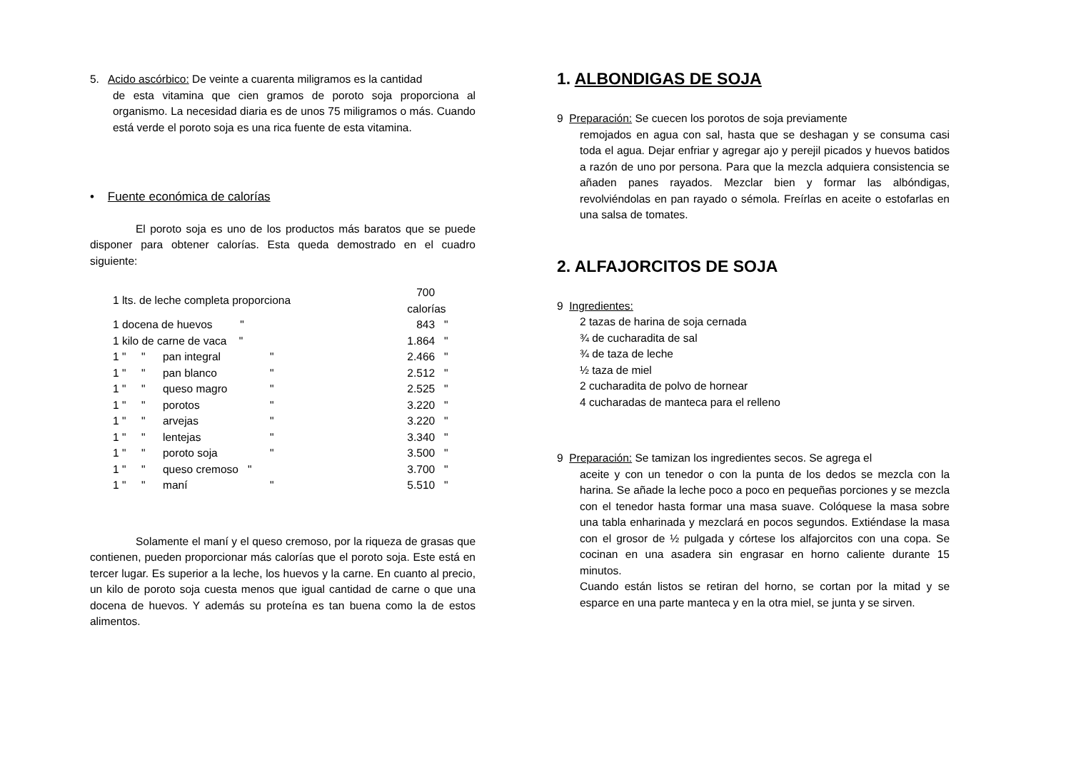5. Acido ascórbico: De veinte a cuarenta miligramos es la cantidad
de esta vitamina que cien gramos de poroto soja proporciona al organismo. La necesidad diaria es de unos 75 miligramos o más. Cuando está verde el poroto soja es una rica fuente de esta vitamina.
• Fuente económica de calorías
El poroto soja es uno de los productos más baratos que se puede disponer para obtener calorías. Esta queda demostrado en el cuadro siguiente:
| 1 lts. de leche completa proporciona | | | | 700 calorías |
| 1 docena de huevos " | | | | 843 " |
| 1 kilo de carne de vaca " | | | | 1.864 " |
| 1 " " | pan integral | " | | 2.466 " |
| 1 " " | pan blanco | " | | 2.512 " |
| 1 " " | queso magro | " | | 2.525 " |
| 1 " " | porotos | " | | 3.220 " |
| 1 " " | arvejas | " | | 3.220 " |
| 1 " " | lentejas | " | | 3.340 " |
| 1 " " | poroto soja | " | | 3.500 " |
| 1 " " | queso cremoso " | | | 3.700 " |
| 1 " " | maní | " | | 5.510 " |
Solamente el maní y el queso cremoso, por la riqueza de grasas que contienen, pueden proporcionar más calorías que el poroto soja. Este está en tercer lugar. Es superior a la leche, los huevos y la carne. En cuanto al precio, un kilo de poroto soja cuesta menos que igual cantidad de carne o que una docena de huevos. Y además su proteína es tan buena como la de estos alimentos.
1. ALBONDIGAS DE SOJA
9 Preparación: Se cuecen los porotos de soja previamente
remojados en agua con sal, hasta que se deshagan y se consuma casi toda el agua. Dejar enfriar y agregar ajo y perejil picados y huevos batidos a razón de uno por persona. Para que la mezcla adquiera consistencia se añaden panes rayados. Mezclar bien y formar las albóndigas, revolviéndolas en pan rayado o sémola. Freírlas en aceite o estofarlas en una salsa de tomates.
2. ALFAJORCITOS DE SOJA
9 Ingredientes:
2 tazas de harina de soja cernada
¾ de cucharadita de sal
¾ de taza de leche
½ taza de miel
2 cucharadita de polvo de hornear
4 cucharadas de manteca para el relleno
9 Preparación: Se tamizan los ingredientes secos. Se agrega el
aceite y con un tenedor o con la punta de los dedos se mezcla con la harina. Se añade la leche poco a poco en pequeñas porciones y se mezcla con el tenedor hasta formar una masa suave. Colóquese la masa sobre una tabla enharinada y mezclará en pocos segundos. Extiéndase la masa con el grosor de ½ pulgada y córtese los alfajorcitos con una copa. Se cocinan en una asadera sin engrasar en horno caliente durante 15 minutos.
Cuando están listos se retiran del horno, se cortan por la mitad y se esparce en una parte manteca y en la otra miel, se junta y se sirven.